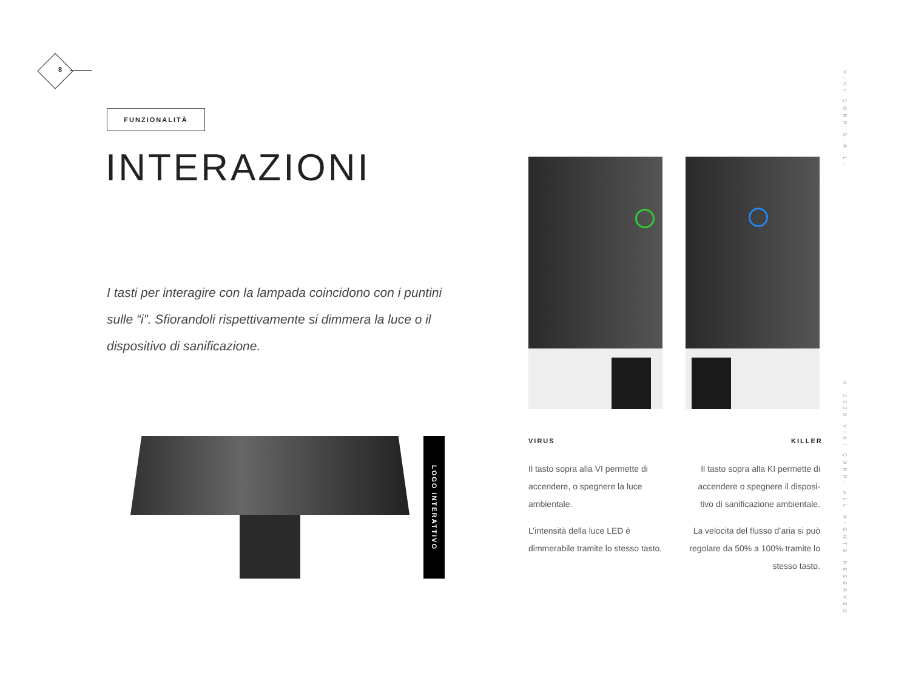8
FUNZIONALITÀ
INTERAZIONI
I tasti per interagire con la lampada coincidono con i puntini sulle “i”. Sfiorandoli rispettivamente si dimmera la luce o il dispositivo di sanificazione.
LOGO INTERATTIVO
VIRUS KILLER
Il tasto sopra alla VI permette di accendere, o spegnere la luce ambientale.
L’intensità della luce LED è dimmerabile tramite lo stesso tasto.
Il tasto sopra alla KI permette di accendere o spegnere il disposi-tivo di sanificazione ambientale.
La velocita del flusso d’aria si può regolare da 50% a 100% tramite lo stesso tasto.
VIKI CORP S.R.L.
© 2020 VIKI CORP. ALL RIGHTS RESERVED